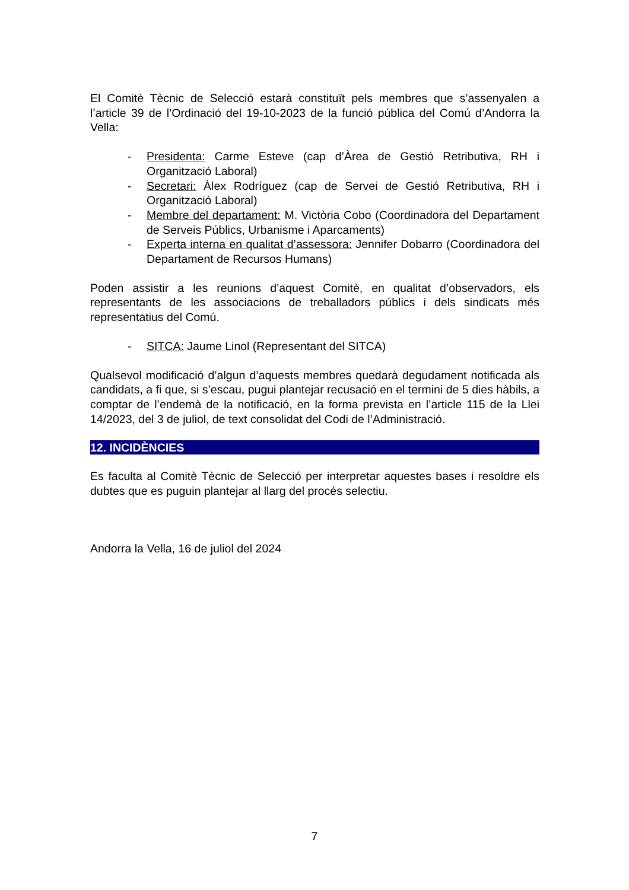El Comitè Tècnic de Selecció estarà constituït pels membres que s’assenyalen a l’article 39 de l’Ordinació del 19-10-2023 de la funció pública del Comú d’Andorra la Vella:
- Presidenta: Carme Esteve (cap d’Àrea de Gestió Retributiva, RH i Organització Laboral)
- Secretari: Àlex Rodríguez (cap de Servei de Gestió Retributiva, RH i Organització Laboral)
- Membre del departament: M. Victòria Cobo (Coordinadora del Departament de Serveis Públics, Urbanisme i Aparcaments)
- Experta interna en qualitat d’assessora: Jennifer Dobarro (Coordinadora del Departament de Recursos Humans)
Poden assistir a les reunions d’aquest Comitè, en qualitat d’observadors, els representants de les associacions de treballadors públics i dels sindicats més representatius del Comú.
- SITCA: Jaume Linol (Representant del SITCA)
Qualsevol modificació d’algun d’aquests membres quedarà degudament notificada als candidats, a fi que, si s’escau, pugui plantejar recusació en el termini de 5 dies hàbils, a comptar de l’endemà de la notificació, en la forma prevista en l’article 115 de la Llei 14/2023, del 3 de juliol, de text consolidat del Codi de l’Administració.
12. INCIDÈNCIES
Es faculta al Comitè Tècnic de Selecció per interpretar aquestes bases i resoldre els dubtes que es puguin plantejar al llarg del procés selectiu.
Andorra la Vella, 16 de juliol del 2024
7